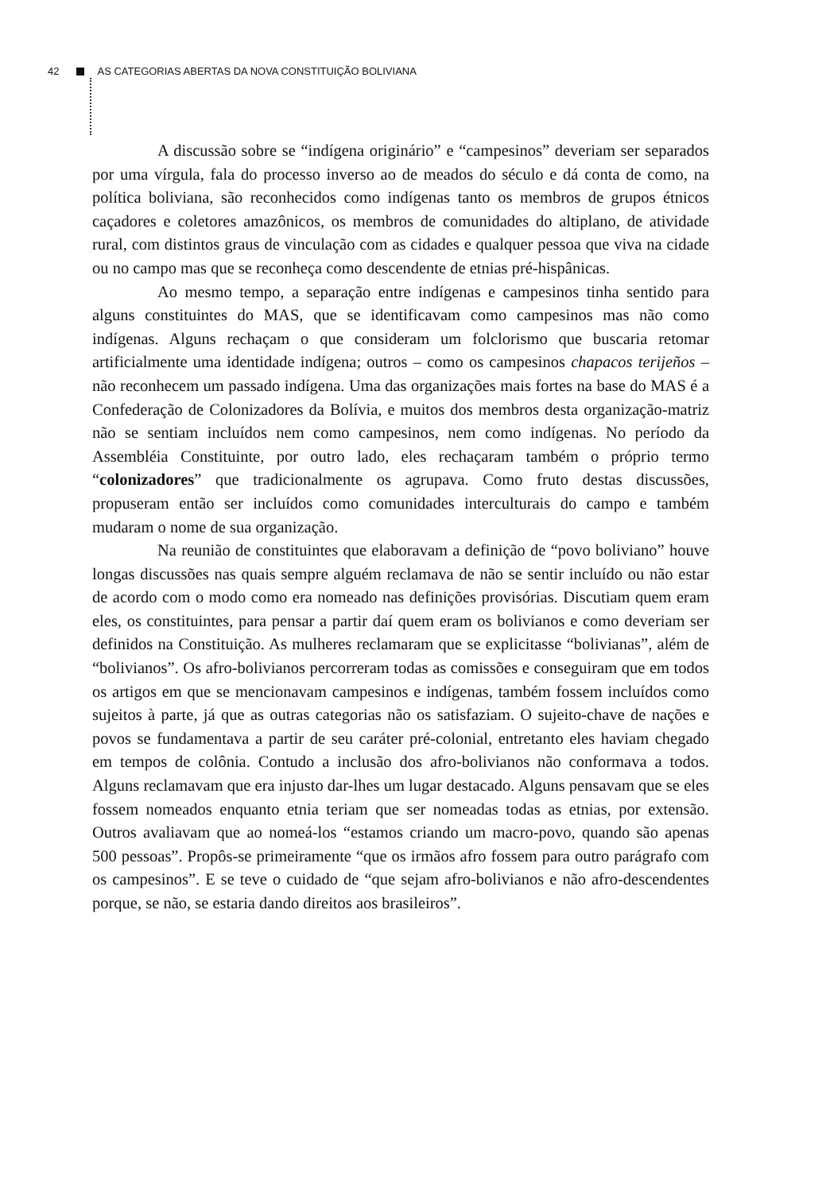42 AS CATEGORIAS ABERTAS DA NOVA CONSTITUIÇÃO BOLIVIANA
A discussão sobre se “indígena originário” e “campesinos” deveriam ser separados por uma vírgula, fala do processo inverso ao de meados do século e dá conta de como, na política boliviana, são reconhecidos como indígenas tanto os membros de grupos étnicos caçadores e coletores amazônicos, os membros de comunidades do altiplano, de atividade rural, com distintos graus de vinculação com as cidades e qualquer pessoa que viva na cidade ou no campo mas que se reconheça como descendente de etnias pré-hispânicas.
Ao mesmo tempo, a separação entre indígenas e campesinos tinha sentido para alguns constituintes do MAS, que se identificavam como campesinos mas não como indígenas. Alguns rechaçam o que consideram um folclorismo que buscaria retomar artificialmente uma identidade indígena; outros – como os campesinos chapacos terijeños – não reconhecem um passado indígena. Uma das organizações mais fortes na base do MAS é a Confederação de Colonizadores da Bolívia, e muitos dos membros desta organização-matriz não se sentiam incluídos nem como campesinos, nem como indígenas. No período da Assembléia Constituinte, por outro lado, eles rechaçaram também o próprio termo “colonizadores” que tradicionalmente os agrupava. Como fruto destas discussões, propuseram então ser incluídos como comunidades interculturais do campo e também mudaram o nome de sua organização.
Na reunião de constituintes que elaboravam a definição de “povo boliviano” houve longas discussões nas quais sempre alguém reclamava de não se sentir incluído ou não estar de acordo com o modo como era nomeado nas definições provisórias. Discutiam quem eram eles, os constituintes, para pensar a partir daí quem eram os bolivianos e como deveriam ser definidos na Constituição. As mulheres reclamaram que se explicitasse “bolivianas”, além de “bolivianos”. Os afro-bolivianos percorreram todas as comissões e conseguiram que em todos os artigos em que se mencionavam campesinos e indígenas, também fossem incluídos como sujeitos à parte, já que as outras categorias não os satisfaziam. O sujeito-chave de nações e povos se fundamentava a partir de seu caráter pré-colonial, entretanto eles haviam chegado em tempos de colônia. Contudo a inclusão dos afro-bolivianos não conformava a todos. Alguns reclamavam que era injusto dar-lhes um lugar destacado. Alguns pensavam que se eles fossem nomeados enquanto etnia teriam que ser nomeadas todas as etnias, por extensão. Outros avaliavam que ao nomeá-los “estamos criando um macro-povo, quando são apenas 500 pessoas”. Propôs-se primeiramente “que os irmãos afro fossem para outro parágrafo com os campesinos”. E se teve o cuidado de “que sejam afro-bolivianos e não afro-descendentes porque, se não, se estaria dando direitos aos brasileiros”.